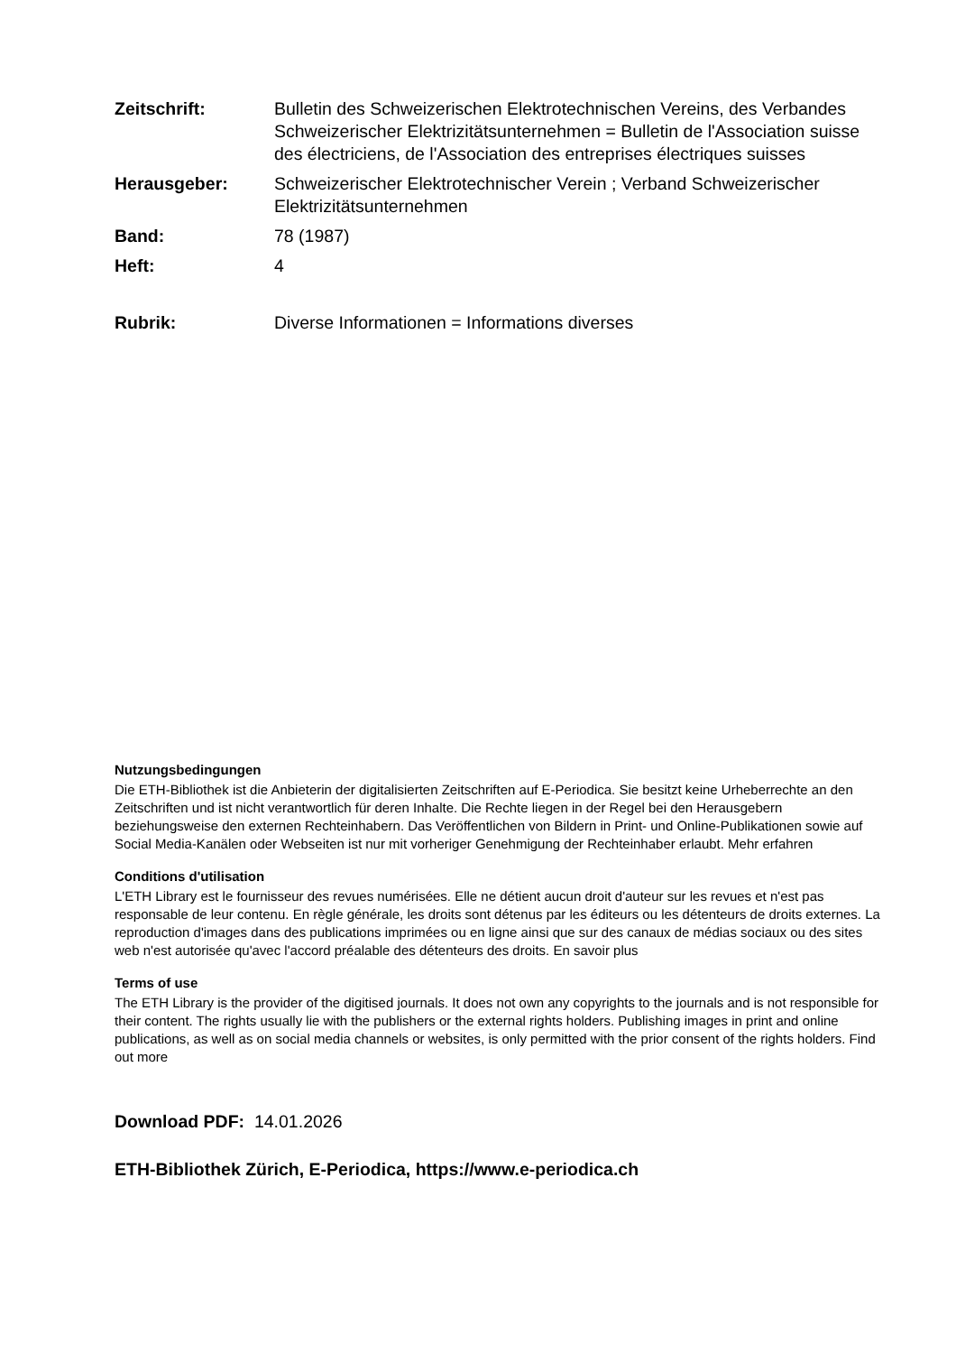| Zeitschrift: | Bulletin des Schweizerischen Elektrotechnischen Vereins, des Verbandes Schweizerischer Elektrizitätsunternehmen = Bulletin de l'Association suisse des électriciens, de l'Association des entreprises électriques suisses |
| Herausgeber: | Schweizerischer Elektrotechnischer Verein ; Verband Schweizerischer Elektrizitätsunternehmen |
| Band: | 78 (1987) |
| Heft: | 4 |
| Rubrik: | Diverse Informationen = Informations diverses |
Nutzungsbedingungen
Die ETH-Bibliothek ist die Anbieterin der digitalisierten Zeitschriften auf E-Periodica. Sie besitzt keine Urheberrechte an den Zeitschriften und ist nicht verantwortlich für deren Inhalte. Die Rechte liegen in der Regel bei den Herausgebern beziehungsweise den externen Rechteinhabern. Das Veröffentlichen von Bildern in Print- und Online-Publikationen sowie auf Social Media-Kanälen oder Webseiten ist nur mit vorheriger Genehmigung der Rechteinhaber erlaubt. Mehr erfahren
Conditions d'utilisation
L'ETH Library est le fournisseur des revues numérisées. Elle ne détient aucun droit d'auteur sur les revues et n'est pas responsable de leur contenu. En règle générale, les droits sont détenus par les éditeurs ou les détenteurs de droits externes. La reproduction d'images dans des publications imprimées ou en ligne ainsi que sur des canaux de médias sociaux ou des sites web n'est autorisée qu'avec l'accord préalable des détenteurs des droits. En savoir plus
Terms of use
The ETH Library is the provider of the digitised journals. It does not own any copyrights to the journals and is not responsible for their content. The rights usually lie with the publishers or the external rights holders. Publishing images in print and online publications, as well as on social media channels or websites, is only permitted with the prior consent of the rights holders. Find out more
Download PDF: 14.01.2026
ETH-Bibliothek Zürich, E-Periodica, https://www.e-periodica.ch